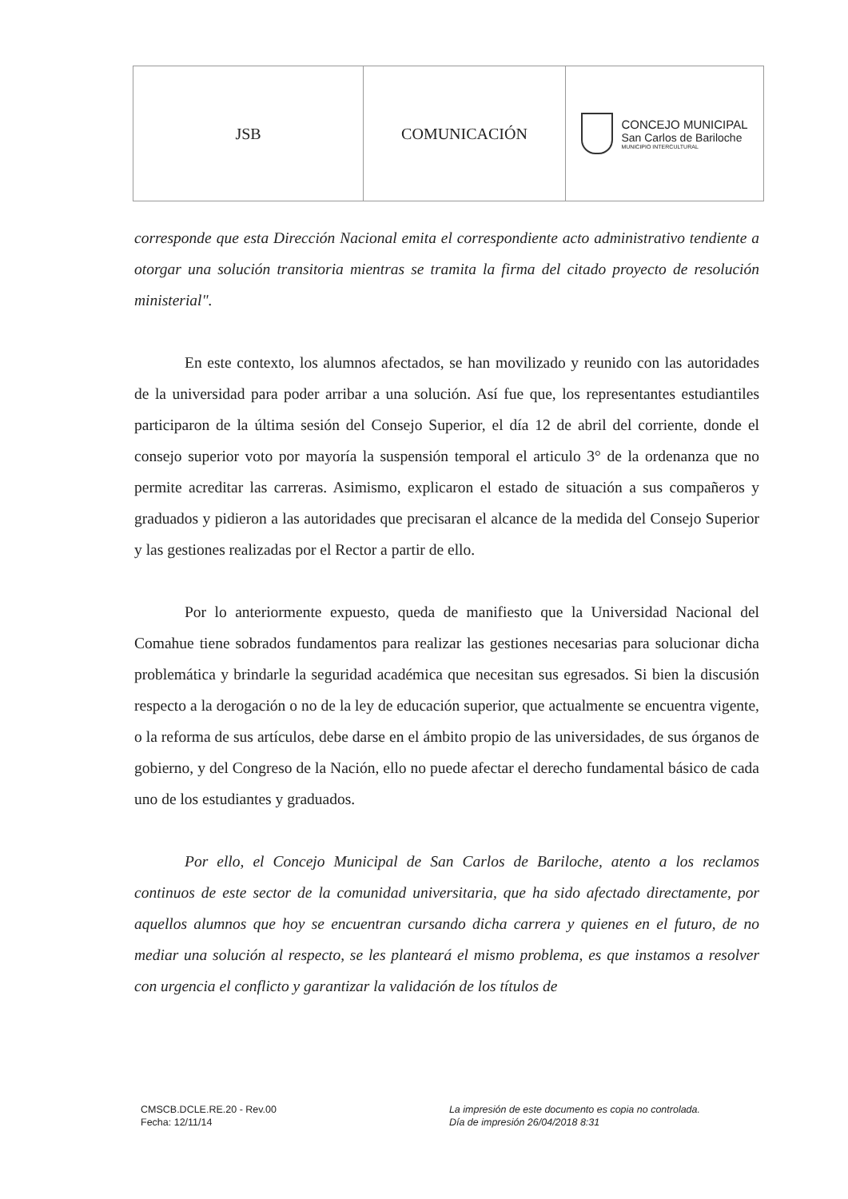| JSB | COMUNICACIÓN | CONCEJO MUNICIPAL San Carlos de Bariloche MUNICIPIO INTERCULTURAL |
corresponde que esta Dirección Nacional emita el correspondiente acto administrativo tendiente a otorgar una solución transitoria mientras se tramita la firma del citado proyecto de resolución ministerial".
En este contexto, los alumnos afectados, se han movilizado y reunido con las autoridades de la universidad para poder arribar a una solución. Así fue que, los representantes estudiantiles participaron de la última sesión del Consejo Superior, el día 12 de abril del corriente, donde el consejo superior voto por mayoría la suspensión temporal el articulo 3° de la ordenanza que no permite acreditar las carreras. Asimismo, explicaron el estado de situación a sus compañeros y graduados y pidieron a las autoridades que precisaran el alcance de la medida del Consejo Superior y las gestiones realizadas por el Rector a partir de ello.
Por lo anteriormente expuesto, queda de manifiesto que la Universidad Nacional del Comahue tiene sobrados fundamentos para realizar las gestiones necesarias para solucionar dicha problemática y brindarle la seguridad académica que necesitan sus egresados. Si bien la discusión respecto a la derogación o no de la ley de educación superior, que actualmente se encuentra vigente, o la reforma de sus artículos, debe darse en el ámbito propio de las universidades, de sus órganos de gobierno, y del Congreso de la Nación, ello no puede afectar el derecho fundamental básico de cada uno de los estudiantes y graduados.
Por ello, el Concejo Municipal de San Carlos de Bariloche, atento a los reclamos continuos de este sector de la comunidad universitaria, que ha sido afectado directamente, por aquellos alumnos que hoy se encuentran cursando dicha carrera y quienes en el futuro, de no mediar una solución al respecto, se les planteará el mismo problema, es que instamos a resolver con urgencia el conflicto y garantizar la validación de los títulos de
CMSCB.DCLE.RE.20 - Rev.00
Fecha: 12/11/14
La impresión de este documento es copia no controlada.
Día de impresión 26/04/2018 8:31